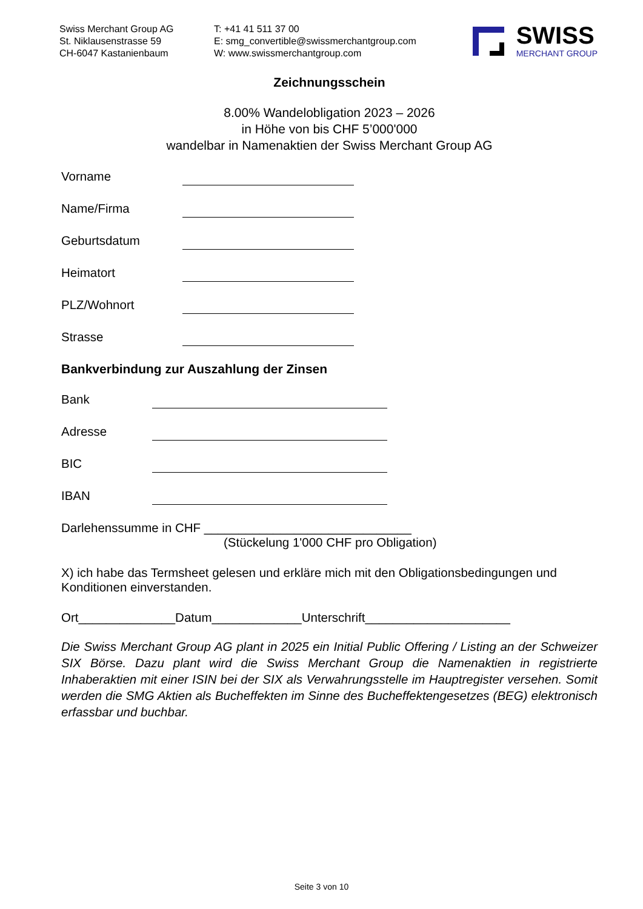Swiss Merchant Group AG
St. Niklausenstrasse 59
CH-6047 Kastanienbaum
T: +41 41 511 37 00
E: smg_convertible@swissmerchantgroup.com
W: www.swissmerchantgroup.com
SWISS
MERCHANT GROUP
Zeichnungsschein
8.00% Wandelobligation 2023 – 2026
in Höhe von bis CHF 5’000'000
wandelbar in Namenaktien der Swiss Merchant Group AG
Vorname
Name/Firma
Geburtsdatum
Heimatort
PLZ/Wohnort
Strasse
Bankverbindung zur Auszahlung der Zinsen
Bank
Adresse
BIC
IBAN
Darlehenssumme in CHF ______________________________
(Stückelung 1'000 CHF pro Obligation)
X) ich habe das Termsheet gelesen und erkläre mich mit den Obligationsbedingungen und Konditionen einverstanden.
Ort______________Datum_____________Unterschrift_____________________
Die Swiss Merchant Group AG plant in 2025 ein Initial Public Offering / Listing an der Schweizer SIX Börse. Dazu plant wird die Swiss Merchant Group die Namenaktien in registrierte Inhaberaktien mit einer ISIN bei der SIX als Verwahrungsstelle im Hauptregister versehen. Somit werden die SMG Aktien als Bucheffekten im Sinne des Bucheffektengesetzes (BEG) elektronisch erfassbar und buchbar.
Seite 3 von 10